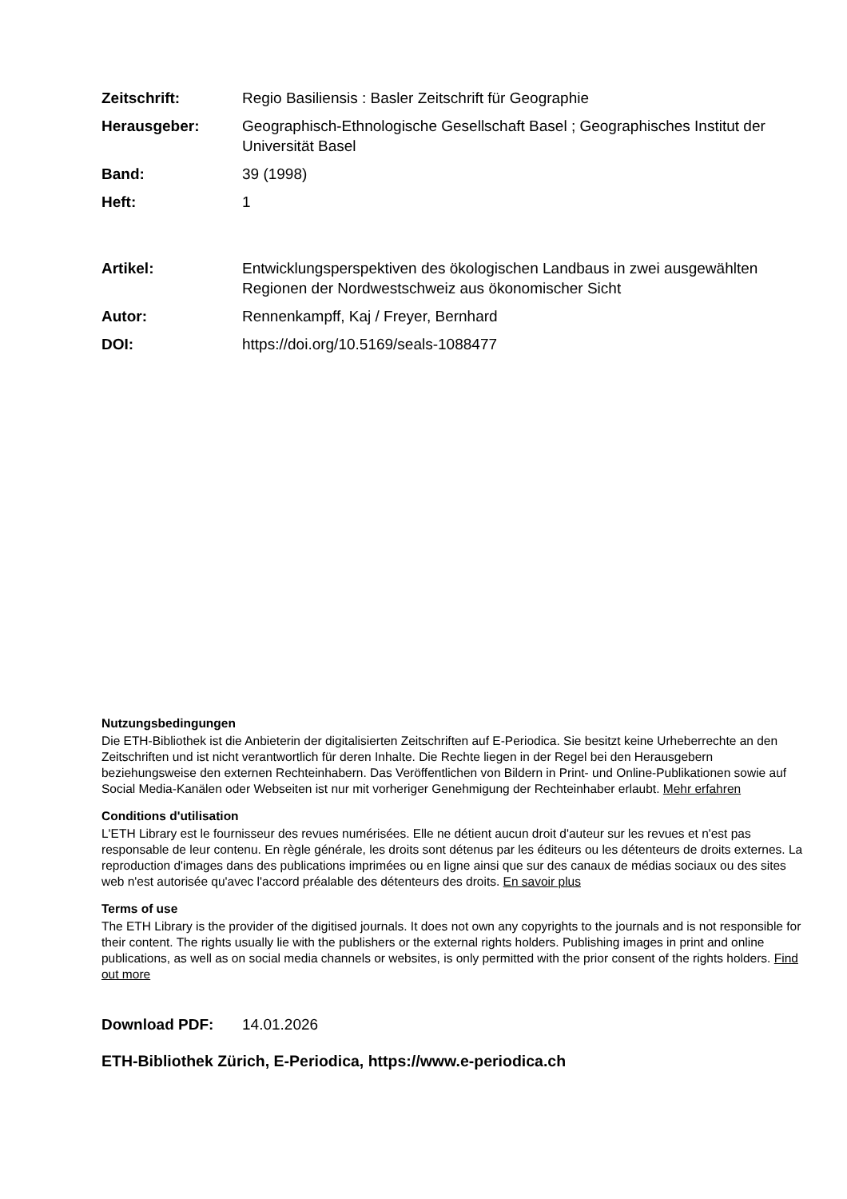Zeitschrift: Regio Basiliensis : Basler Zeitschrift für Geographie
Herausgeber: Geographisch-Ethnologische Gesellschaft Basel ; Geographisches Institut der Universität Basel
Band: 39 (1998)
Heft: 1
Artikel: Entwicklungsperspektiven des ökologischen Landbaus in zwei ausgewählten Regionen der Nordwestschweiz aus ökonomischer Sicht
Autor: Rennenkampff, Kaj / Freyer, Bernhard
DOI: https://doi.org/10.5169/seals-1088477
Nutzungsbedingungen
Die ETH-Bibliothek ist die Anbieterin der digitalisierten Zeitschriften auf E-Periodica. Sie besitzt keine Urheberrechte an den Zeitschriften und ist nicht verantwortlich für deren Inhalte. Die Rechte liegen in der Regel bei den Herausgebern beziehungsweise den externen Rechteinhabern. Das Veröffentlichen von Bildern in Print- und Online-Publikationen sowie auf Social Media-Kanälen oder Webseiten ist nur mit vorheriger Genehmigung der Rechteinhaber erlaubt. Mehr erfahren
Conditions d'utilisation
L'ETH Library est le fournisseur des revues numérisées. Elle ne détient aucun droit d'auteur sur les revues et n'est pas responsable de leur contenu. En règle générale, les droits sont détenus par les éditeurs ou les détenteurs de droits externes. La reproduction d'images dans des publications imprimées ou en ligne ainsi que sur des canaux de médias sociaux ou des sites web n'est autorisée qu'avec l'accord préalable des détenteurs des droits. En savoir plus
Terms of use
The ETH Library is the provider of the digitised journals. It does not own any copyrights to the journals and is not responsible for their content. The rights usually lie with the publishers or the external rights holders. Publishing images in print and online publications, as well as on social media channels or websites, is only permitted with the prior consent of the rights holders. Find out more
Download PDF: 14.01.2026
ETH-Bibliothek Zürich, E-Periodica, https://www.e-periodica.ch